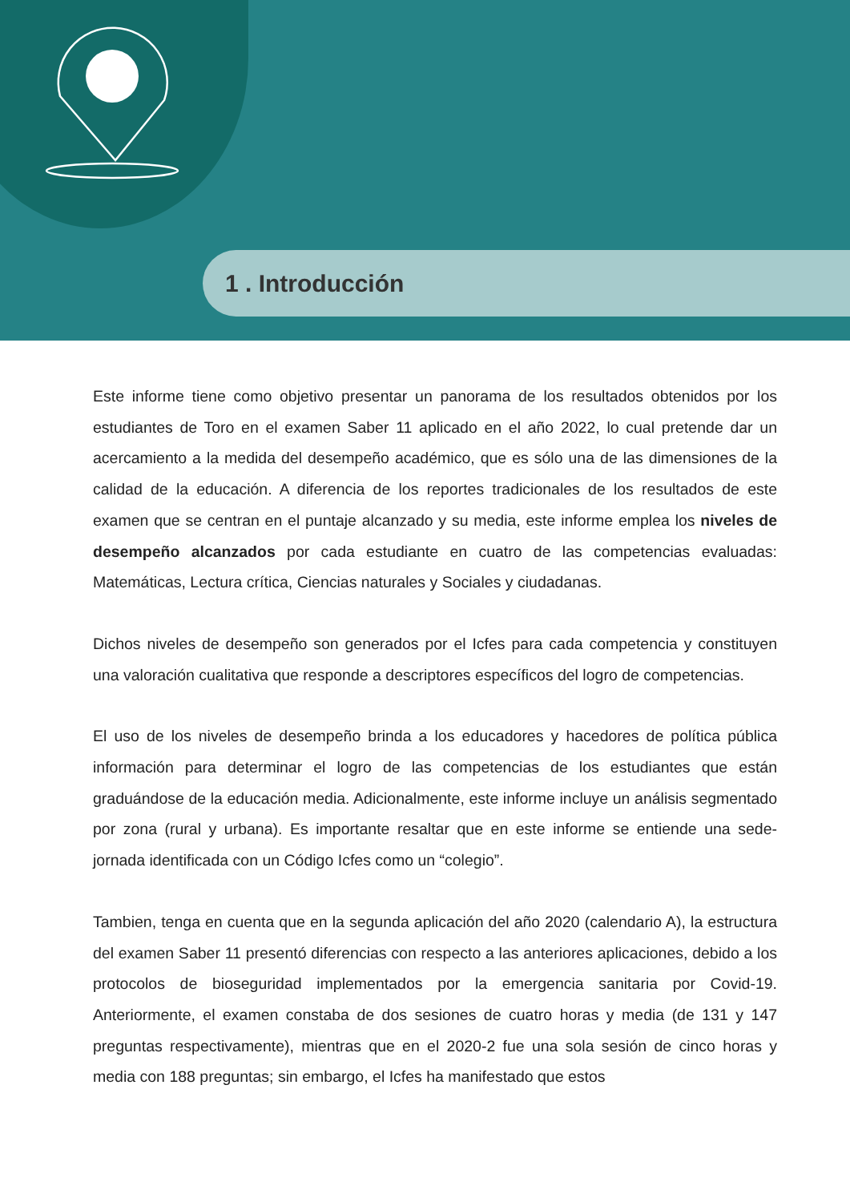1 . Introducción
Este informe tiene como objetivo presentar un panorama de los resultados obtenidos por los estudiantes de Toro en el examen Saber 11 aplicado en el año 2022, lo cual pretende dar un acercamiento a la medida del desempeño académico, que es sólo una de las dimensiones de la calidad de la educación. A diferencia de los reportes tradicionales de los resultados de este examen que se centran en el puntaje alcanzado y su media, este informe emplea los niveles de desempeño alcanzados por cada estudiante en cuatro de las competencias evaluadas: Matemáticas, Lectura crítica, Ciencias naturales y Sociales y ciudadanas.
Dichos niveles de desempeño son generados por el Icfes para cada competencia y constituyen una valoración cualitativa que responde a descriptores específicos del logro de competencias.
El uso de los niveles de desempeño brinda a los educadores y hacedores de política pública información para determinar el logro de las competencias de los estudiantes que están graduándose de la educación media. Adicionalmente, este informe incluye un análisis segmentado por zona (rural y urbana). Es importante resaltar que en este informe se entiende una sede-jornada identificada con un Código Icfes como un “colegio”.
Tambien, tenga en cuenta que en la segunda aplicación del año 2020 (calendario A), la estructura del examen Saber 11 presentó diferencias con respecto a las anteriores aplicaciones, debido a los protocolos de bioseguridad implementados por la emergencia sanitaria por Covid-19. Anteriormente, el examen constaba de dos sesiones de cuatro horas y media (de 131 y 147 preguntas respectivamente), mientras que en el 2020-2 fue una sola sesión de cinco horas y media con 188 preguntas; sin embargo, el Icfes ha manifestado que estos